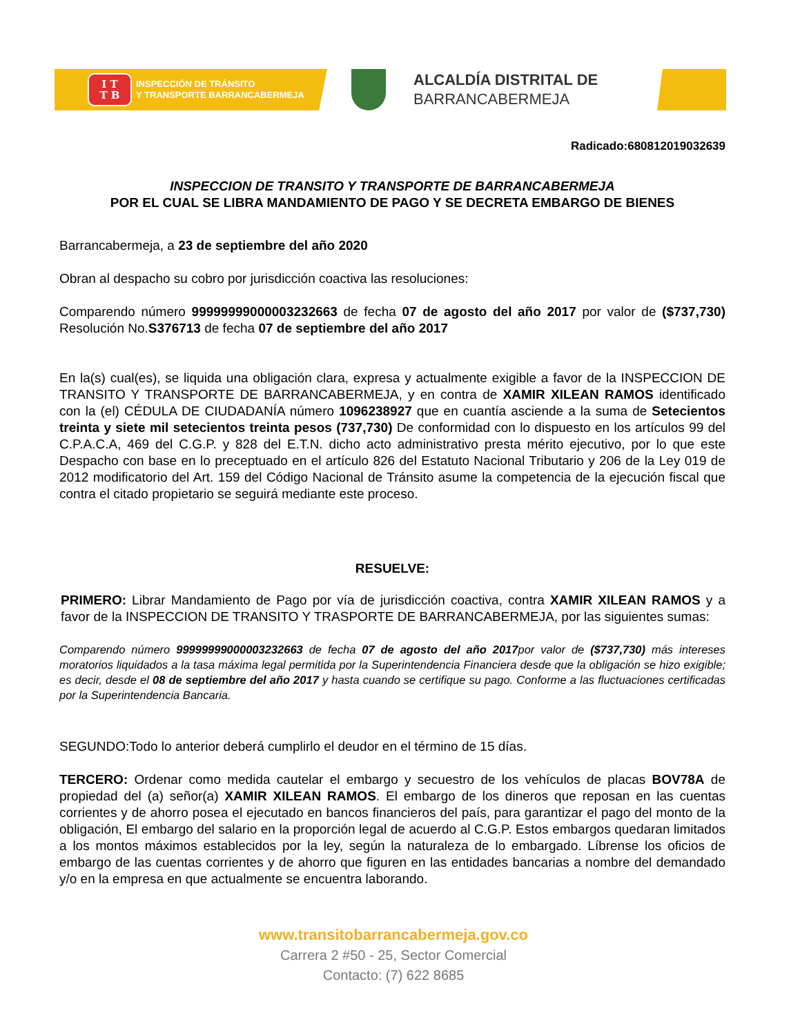I T
T B
INSPECCIÓN DE TRÁNSITO
Y TRANSPORTE BARRANCABERMEJA
ALCALDÍA DISTRITAL DE
BARRANCABERMEJA
Radicado:680812019032639
INSPECCION DE TRANSITO Y TRANSPORTE DE BARRANCABERMEJA
POR EL CUAL SE LIBRA MANDAMIENTO DE PAGO Y SE DECRETA EMBARGO DE BIENES
Barrancabermeja, a 23 de septiembre del año 2020
Obran al despacho su cobro por jurisdicción coactiva las resoluciones:
Comparendo número 99999999000003232663 de fecha 07 de agosto del año 2017 por valor de ($737,730) Resolución No.S376713 de fecha 07 de septiembre del año 2017
En la(s) cual(es), se liquida una obligación clara, expresa y actualmente exigible a favor de la INSPECCION DE TRANSITO Y TRANSPORTE DE BARRANCABERMEJA, y en contra de XAMIR XILEAN RAMOS identificado con la (el) CÉDULA DE CIUDADANÍA número 1096238927 que en cuantía asciende a la suma de Setecientos treinta y siete mil setecientos treinta pesos (737,730) De conformidad con lo dispuesto en los artículos 99 del C.P.A.C.A, 469 del C.G.P. y 828 del E.T.N. dicho acto administrativo presta mérito ejecutivo, por lo que este Despacho con base en lo preceptuado en el artículo 826 del Estatuto Nacional Tributario y 206 de la Ley 019 de 2012 modificatorio del Art. 159 del Código Nacional de Tránsito asume la competencia de la ejecución fiscal que contra el citado propietario se seguirá mediante este proceso.
RESUELVE:
PRIMERO: Librar Mandamiento de Pago por vía de jurisdicción coactiva, contra XAMIR XILEAN RAMOS y a favor de la INSPECCION DE TRANSITO Y TRASPORTE DE BARRANCABERMEJA, por las siguientes sumas:
Comparendo número 99999999000003232663 de fecha 07 de agosto del año 2017por valor de ($737,730) más intereses moratorios liquidados a la tasa máxima legal permitida por la Superintendencia Financiera desde que la obligación se hizo exigible; es decir, desde el 08 de septiembre del año 2017 y hasta cuando se certifique su pago. Conforme a las fluctuaciones certificadas por la Superintendencia Bancaria.
SEGUNDO:Todo lo anterior deberá cumplirlo el deudor en el término de 15 días.
TERCERO: Ordenar como medida cautelar el embargo y secuestro de los vehículos de placas BOV78A de propiedad del (a) señor(a) XAMIR XILEAN RAMOS. El embargo de los dineros que reposan en las cuentas corrientes y de ahorro posea el ejecutado en bancos financieros del país, para garantizar el pago del monto de la obligación, El embargo del salario en la proporción legal de acuerdo al C.G.P. Estos embargos quedaran limitados a los montos máximos establecidos por la ley, según la naturaleza de lo embargado. Líbrense los oficios de embargo de las cuentas corrientes y de ahorro que figuren en las entidades bancarias a nombre del demandado y/o en la empresa en que actualmente se encuentra laborando.
www.transitobarrancabermeja.gov.co
Carrera 2 #50 - 25, Sector Comercial
Contacto: (7) 622 8685